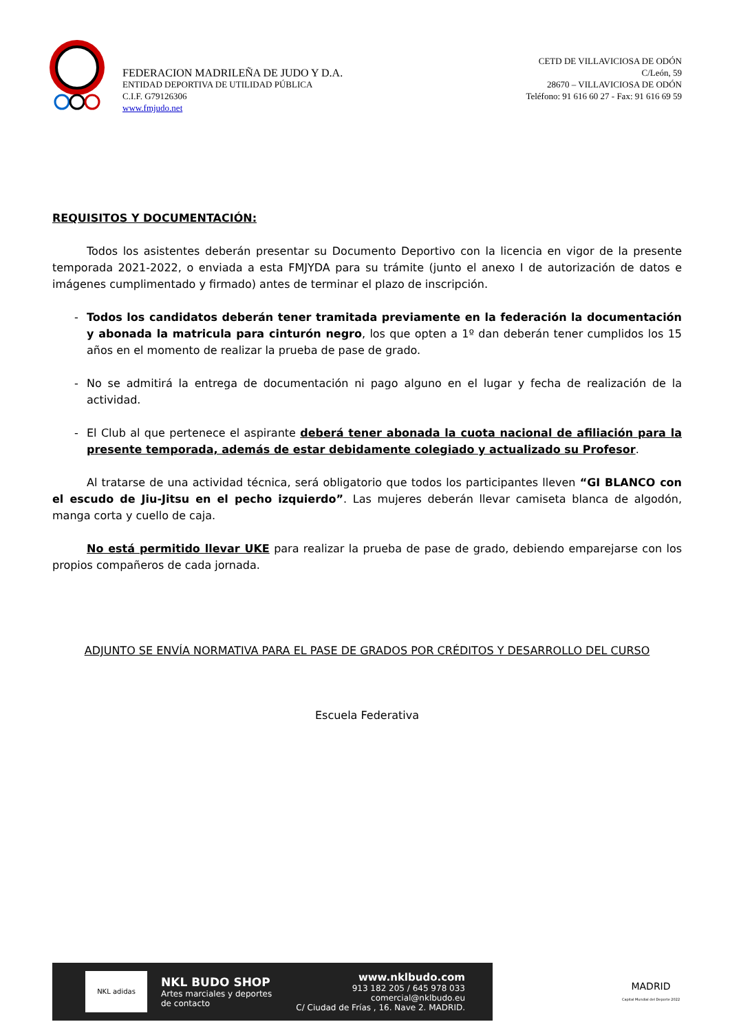FEDERACION MADRILEÑA DE JUDO Y D.A.
ENTIDAD DEPORTIVA DE UTILIDAD PÚBLICA
C.I.F. G79126306
www.fmjudo.net
CETD DE VILLAVICIOSA DE ODÓN
C/León, 59
28670 – VILLAVICIOSA DE ODÓN
Teléfono: 91 616 60 27 - Fax: 91 616 69 59
REQUISITOS Y DOCUMENTACIÓN:
Todos los asistentes deberán presentar su Documento Deportivo con la licencia en vigor de la presente temporada 2021-2022, o enviada a esta FMJYDA para su trámite (junto el anexo I de autorización de datos e imágenes cumplimentado y firmado) antes de terminar el plazo de inscripción.
- Todos los candidatos deberán tener tramitada previamente en la federación la documentación y abonada la matricula para cinturón negro, los que opten a 1º dan deberán tener cumplidos los 15 años en el momento de realizar la prueba de pase de grado.
- No se admitirá la entrega de documentación ni pago alguno en el lugar y fecha de realización de la actividad.
- El Club al que pertenece el aspirante deberá tener abonada la cuota nacional de afiliación para la presente temporada, además de estar debidamente colegiado y actualizado su Profesor.
Al tratarse de una actividad técnica, será obligatorio que todos los participantes lleven “GI BLANCO con el escudo de Jiu-Jitsu en el pecho izquierdo”. Las mujeres deberán llevar camiseta blanca de algodón, manga corta y cuello de caja.
No está permitido llevar UKE para realizar la prueba de pase de grado, debiendo emparejarse con los propios compañeros de cada jornada.
ADJUNTO SE ENVÍA NORMATIVA PARA EL PASE DE GRADOS POR CRÉDITOS Y DESARROLLO DEL CURSO
Escuela Federativa
NKL adidas
NKL BUDO SHOP
Artes marciales y deportes
de contacto
www.nklbudo.com
913 182 205 / 645 978 033
comercial@nklbudo.eu
C/ Ciudad de Frías , 16. Nave 2. MADRID.
MADRID
Capital Mundial del Deporte 2022